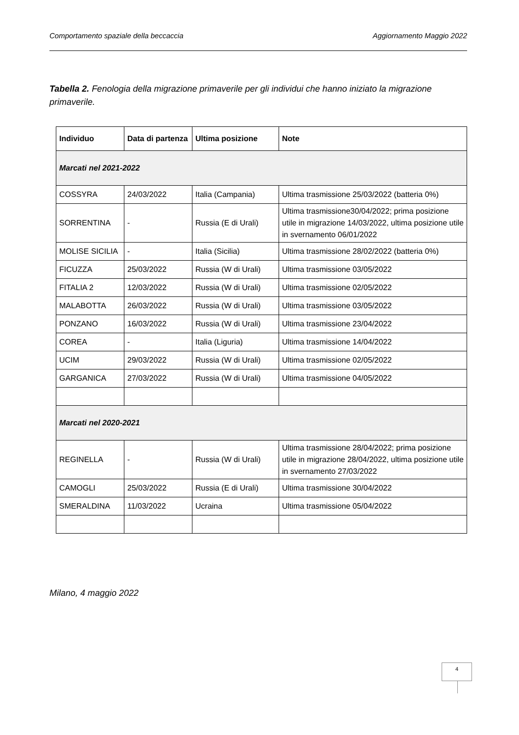Comportamento spaziale della beccaccia Aggiornamento Maggio 2022
Tabella 2. Fenologia della migrazione primaverile per gli individui che hanno iniziato la migrazione primaverile.
| Individuo | Data di partenza | Ultima posizione | Note |
| --- | --- | --- | --- |
| Marcati nel 2021-2022 | | | |
| COSSYRA | 24/03/2022 | Italia (Campania) | Ultima trasmissione 25/03/2022 (batteria 0%) |
| SORRENTINA | - | Russia (E di Urali) | Ultima trasmissione30/04/2022; prima posizione utile in migrazione 14/03/2022, ultima posizione utile in svernamento 06/01/2022 |
| MOLISE SICILIA | - | Italia (Sicilia) | Ultima trasmissione 28/02/2022 (batteria 0%) |
| FICUZZA | 25/03/2022 | Russia (W di Urali) | Ultima trasmissione 03/05/2022 |
| FITALIA 2 | 12/03/2022 | Russia (W di Urali) | Ultima trasmissione 02/05/2022 |
| MALABOTTA | 26/03/2022 | Russia (W di Urali) | Ultima trasmissione 03/05/2022 |
| PONZANO | 16/03/2022 | Russia (W di Urali) | Ultima trasmissione 23/04/2022 |
| COREA | - | Italia (Liguria) | Ultima trasmissione 14/04/2022 |
| UCIM | 29/03/2022 | Russia (W di Urali) | Ultima trasmissione 02/05/2022 |
| GARGANICA | 27/03/2022 | Russia (W di Urali) | Ultima trasmissione 04/05/2022 |
| Marcati nel 2020-2021 | | | |
| REGINELLA | - | Russia (W di Urali) | Ultima trasmissione 28/04/2022; prima posizione utile in migrazione 28/04/2022, ultima posizione utile in svernamento 27/03/2022 |
| CAMOGLI | 25/03/2022 | Russia (E di Urali) | Ultima trasmissione 30/04/2022 |
| SMERALDINA | 11/03/2022 | Ucraina | Ultima trasmissione 05/04/2022 |
Milano, 4 maggio 2022
4